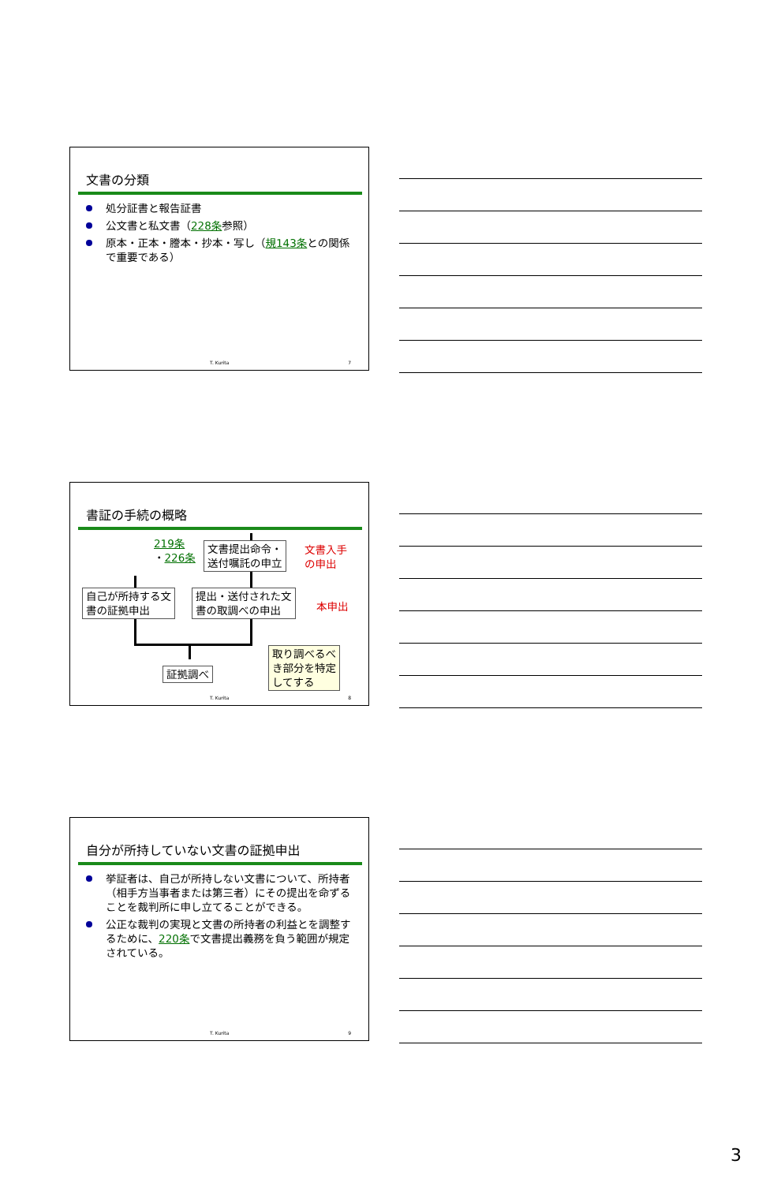文書の分類
処分証書と報告証書
公文書と私文書（228条参照）
原本・正本・謄本・抄本・写し（規143条との関係で重要である）
T. Kurita 7
書証の手続の概略
219条
・226条
文書提出命令・
送付嘱託の申立
文書入手
の申出
自己が所持する文
書の証拠申出
提出・送付された文
書の取調べの申出
本申出
取り調べるべ
き部分を特定
してする
証拠調べ
T. Kurita 8
自分が所持していない文書の証拠申出
挙証者は、自己が所持しない文書について、所持者（相手方当事者または第三者）にその提出を命ずることを裁判所に申し立てることができる。
公正な裁判の実現と文書の所持者の利益とを調整するために、220条で文書提出義務を負う範囲が規定されている。
T. Kurita 9
3